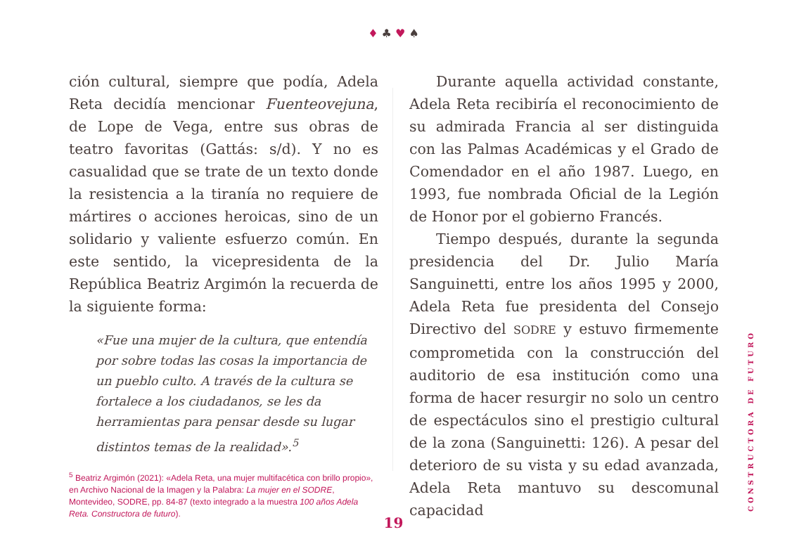♦ ♣ ♥ ♠
ción cultural, siempre que podía, Adela Reta decidía mencionar Fuenteovejuna, de Lope de Vega, entre sus obras de teatro favoritas (Gattás: s/d). Y no es casualidad que se trate de un texto donde la resistencia a la tiranía no requiere de mártires o acciones heroicas, sino de un solidario y valiente esfuerzo común. En este sentido, la vicepresidenta de la República Beatriz Argimón la recuerda de la siguiente forma:
«Fue una mujer de la cultura, que entendía por sobre todas las cosas la importancia de un pueblo culto. A través de la cultura se fortalece a los ciudadanos, se les da herramientas para pensar desde su lugar distintos temas de la realidad».<sup>5</sup>
<sup>5</sup> Beatriz Argimón (2021): «Adela Reta, una mujer multifacética con brillo propio», en Archivo Nacional de la Imagen y la Palabra: La mujer en el SODRE, Montevideo, SODRE, pp. 84-87 (texto integrado a la muestra 100 años Adela Reta. Constructora de futuro).
Durante aquella actividad constante, Adela Reta recibiría el reconocimiento de su admirada Francia al ser distinguida con las Palmas Académicas y el Grado de Comendador en el año 1987. Luego, en 1993, fue nombrada Oficial de la Legión de Honor por el gobierno Francés.
Tiempo después, durante la segunda presidencia del Dr. Julio María Sanguinetti, entre los años 1995 y 2000, Adela Reta fue presidenta del Consejo Directivo del SODRE y estuvo firmemente comprometida con la construcción del auditorio de esa institución como una forma de hacer resurgir no solo un centro de espectáculos sino el prestigio cultural de la zona (Sanguinetti: 126). A pesar del deterioro de su vista y su edad avanzada, Adela Reta mantuvo su descomunal capacidad
CONSTRUCTORA DE FUTURO
19